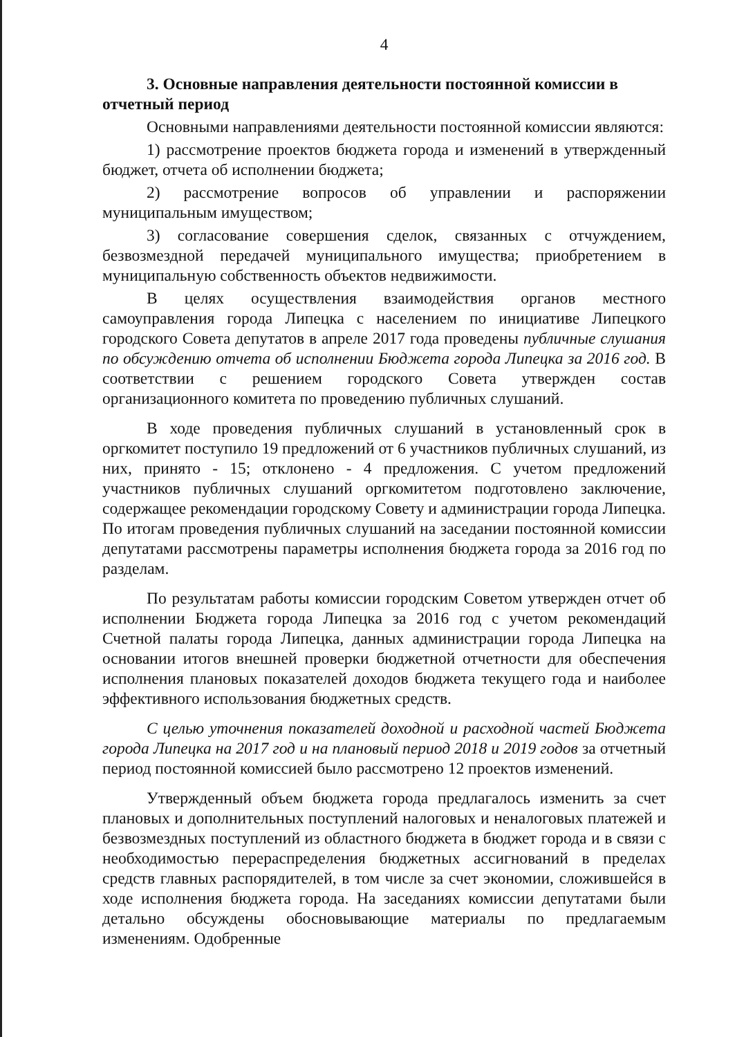4
3. Основные направления деятельности постоянной комиссии в отчетный период
Основными направлениями деятельности постоянной комиссии являются:
1) рассмотрение проектов бюджета города и изменений в утвержденный бюджет, отчета об исполнении бюджета;
2) рассмотрение вопросов об управлении и распоряжении муниципальным имуществом;
3) согласование совершения сделок, связанных с отчуждением, безвозмездной передачей муниципального имущества; приобретением в муниципальную собственность объектов недвижимости.
В целях осуществления взаимодействия органов местного самоуправления города Липецка с населением по инициативе Липецкого городского Совета депутатов в апреле 2017 года проведены публичные слушания по обсуждению отчета об исполнении Бюджета города Липецка за 2016 год. В соответствии с решением городского Совета утвержден состав организационного комитета по проведению публичных слушаний.
В ходе проведения публичных слушаний в установленный срок в оргкомитет поступило 19 предложений от 6 участников публичных слушаний, из них, принято - 15; отклонено - 4 предложения. С учетом предложений участников публичных слушаний оргкомитетом подготовлено заключение, содержащее рекомендации городскому Совету и администрации города Липецка. По итогам проведения публичных слушаний на заседании постоянной комиссии депутатами рассмотрены параметры исполнения бюджета города за 2016 год по разделам.
По результатам работы комиссии городским Советом утвержден отчет об исполнении Бюджета города Липецка за 2016 год с учетом рекомендаций Счетной палаты города Липецка, данных администрации города Липецка на основании итогов внешней проверки бюджетной отчетности для обеспечения исполнения плановых показателей доходов бюджета текущего года и наиболее эффективного использования бюджетных средств.
С целью уточнения показателей доходной и расходной частей Бюджета города Липецка на 2017 год и на плановый период 2018 и 2019 годов за отчетный период постоянной комиссией было рассмотрено 12 проектов изменений.
Утвержденный объем бюджета города предлагалось изменить за счет плановых и дополнительных поступлений налоговых и неналоговых платежей и безвозмездных поступлений из областного бюджета в бюджет города и в связи с необходимостью перераспределения бюджетных ассигнований в пределах средств главных распорядителей, в том числе за счет экономии, сложившейся в ходе исполнения бюджета города. На заседаниях комиссии депутатами были детально обсуждены обосновывающие материалы по предлагаемым изменениям. Одобренные